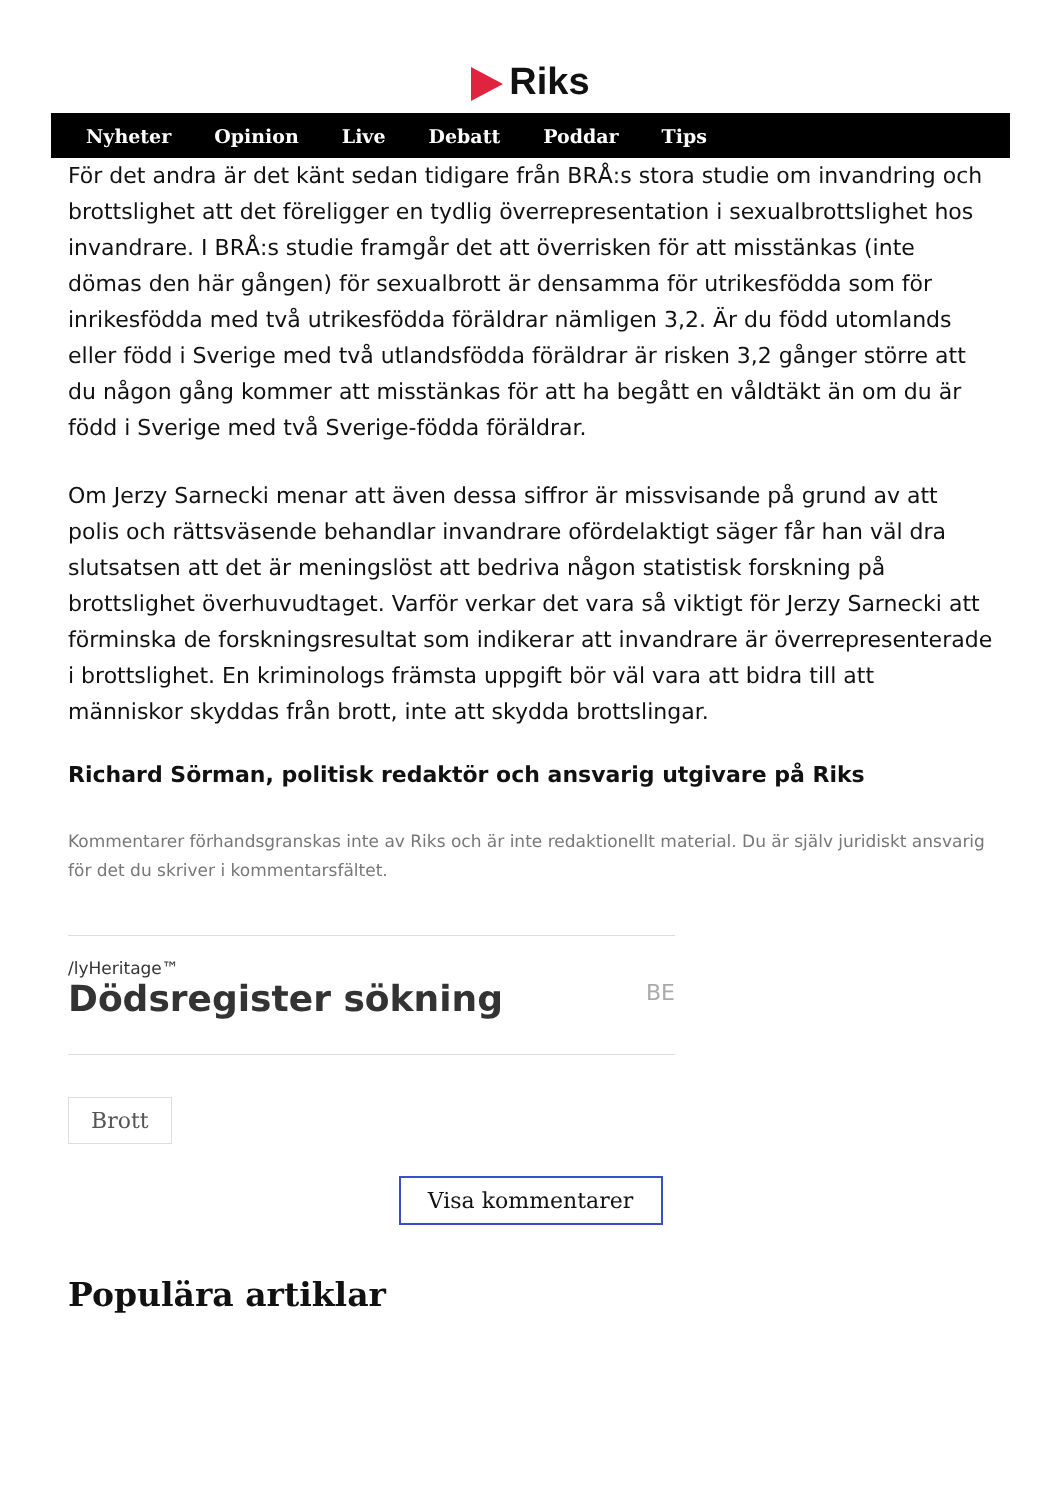Riks
Nyheter Opinion Live Debatt Poddar Tips
För det andra är det känt sedan tidigare från BRÅ:s stora studie om invandring och brottslighet att det föreligger en tydlig överrepresentation i sexualbrottslighet hos invandrare. I BRÅ:s studie framgår det att överrisken för att misstänkas (inte dömas den här gången) för sexualbrott är densamma för utrikesfödda som för inrikesfödda med två utrikesfödda föräldrar nämligen 3,2. Är du född utomlands eller född i Sverige med två utlandsfödda föräldrar är risken 3,2 gånger större att du någon gång kommer att misstänkas för att ha begått en våldtäkt än om du är född i Sverige med två Sverige-födda föräldrar.
Om Jerzy Sarnecki menar att även dessa siffror är missvisande på grund av att polis och rättsväsende behandlar invandrare ofördelaktigt säger får han väl dra slutsatsen att det är meningslöst att bedriva någon statistisk forskning på brottslighet överhuvudtaget. Varför verkar det vara så viktigt för Jerzy Sarnecki att förminska de forskningsresultat som indikerar att invandrare är överrepresenterade i brottslighet. En kriminologs främsta uppgift bör väl vara att bidra till att människor skyddas från brott, inte att skydda brottslingar.
Richard Sörman, politisk redaktör och ansvarig utgivare på Riks
Kommentarer förhandsgranskas inte av Riks och är inte redaktionellt material. Du är själv juridiskt ansvarig för det du skriver i kommentarsfältet.
/lyHeritage™
Dödsregister sökning
BE
Brott
Visa kommentarer
Populära artiklar